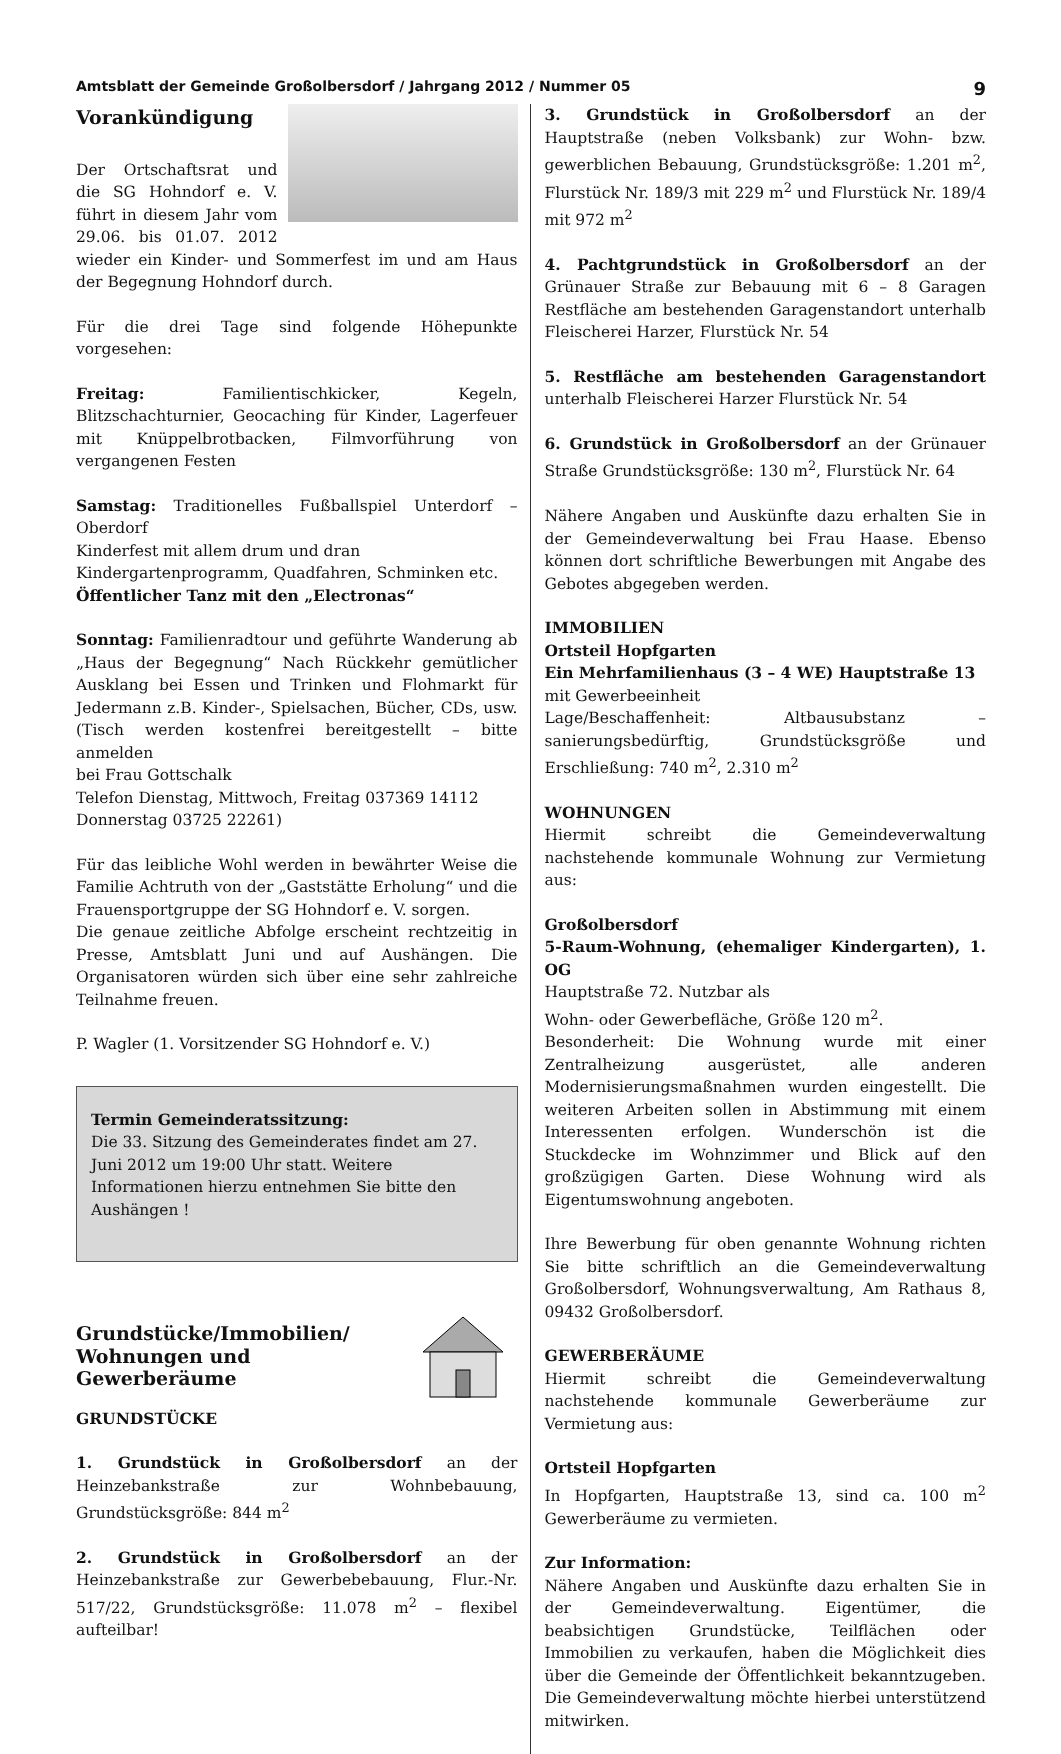Amtsblatt der Gemeinde Großolbersdorf / Jahrgang 2012 / Nummer 05 9
Vorankündigung
Der Ortschaftsrat und die SG Hohndorf e. V. führt in diesem Jahr vom 29.06. bis 01.07. 2012 wieder ein Kinder- und Sommerfest im und am Haus der Begegnung Hohndorf durch.
Für die drei Tage sind folgende Höhepunkte vorgesehen:
Freitag: Familientischkicker, Kegeln, Blitzschachturnier, Geocaching für Kinder, Lagerfeuer mit Knüppelbrotbacken, Filmvorführung von vergangenen Festen
Samstag: Traditionelles Fußballspiel Unterdorf – Oberdorf
Kinderfest mit allem drum und dran
Kindergartenprogramm, Quadfahren, Schminken etc.
Öffentlicher Tanz mit den „Electronas“
Sonntag: Familienradtour und geführte Wanderung ab „Haus der Begegnung“ Nach Rückkehr gemütlicher Ausklang bei Essen und Trinken und Flohmarkt für Jedermann z.B. Kinder-, Spielsachen, Bücher, CDs, usw. (Tisch werden kostenfrei bereitgestellt – bitte anmelden
bei Frau Gottschalk
Telefon Dienstag, Mittwoch, Freitag 037369 14112
Donnerstag 03725 22261)
Für das leibliche Wohl werden in bewährter Weise die Familie Achtruth von der „Gaststätte Erholung“ und die Frauensportgruppe der SG Hohndorf e. V. sorgen.
Die genaue zeitliche Abfolge erscheint rechtzeitig in Presse, Amtsblatt Juni und auf Aushängen. Die Organisatoren würden sich über eine sehr zahlreiche Teilnahme freuen.
P. Wagler (1. Vorsitzender SG Hohndorf e. V.)
Termin Gemeinderatssitzung:
Die 33. Sitzung des Gemeinderates findet am 27. Juni 2012 um 19:00 Uhr statt. Weitere Informationen hierzu entnehmen Sie bitte den Aushängen !
Grundstücke/Immobilien/
Wohnungen und Gewerberäume
GRUNDSTÜCKE
1. Grundstück in Großolbersdorf an der Heinzebankstraße zur Wohnbebauung, Grundstücksgröße: 844 m<sup>2</sup>
2. Grundstück in Großolbersdorf an der Heinzebankstraße zur Gewerbebebauung, Flur.-Nr. 517/22, Grundstücksgröße: 11.078 m<sup>2</sup> – flexibel aufteilbar!
3. Grundstück in Großolbersdorf an der Hauptstraße (neben Volksbank) zur Wohn- bzw. gewerblichen Bebauung, Grundstücksgröße: 1.201 m<sup>2</sup>, Flurstück Nr. 189/3 mit 229 m<sup>2</sup> und Flurstück Nr. 189/4 mit 972 m<sup>2</sup>
4. Pachtgrundstück in Großolbersdorf an der Grünauer Straße zur Bebauung mit 6 – 8 Garagen Restfläche am bestehenden Garagenstandort unterhalb Fleischerei Harzer, Flurstück Nr. 54
5. Restfläche am bestehenden Garagenstandort unterhalb Fleischerei Harzer Flurstück Nr. 54
6. Grundstück in Großolbersdorf an der Grünauer Straße Grundstücksgröße: 130 m<sup>2</sup>, Flurstück Nr. 64
Nähere Angaben und Auskünfte dazu erhalten Sie in der Gemeindeverwaltung bei Frau Haase. Ebenso können dort schriftliche Bewerbungen mit Angabe des Gebotes abgegeben werden.
IMMOBILIEN
Ortsteil Hopfgarten
Ein Mehrfamilienhaus (3 – 4 WE) Hauptstraße 13
mit Gewerbeeinheit
Lage/Beschaffenheit: Altbausubstanz – sanierungsbedürftig, Grundstücksgröße und Erschließung: 740 m<sup>2</sup>, 2.310 m<sup>2</sup>
WOHNUNGEN
Hiermit schreibt die Gemeindeverwaltung nachstehende kommunale Wohnung zur Vermietung aus:
Großolbersdorf
5-Raum-Wohnung, (ehemaliger Kindergarten), 1. OG
Hauptstraße 72. Nutzbar als
Wohn- oder Gewerbefläche, Größe 120 m<sup>2</sup>.
Besonderheit: Die Wohnung wurde mit einer Zentralheizung ausgerüstet, alle anderen Modernisierungsmaßnahmen wurden eingestellt. Die weiteren Arbeiten sollen in Abstimmung mit einem Interessenten erfolgen. Wunderschön ist die Stuckdecke im Wohnzimmer und Blick auf den großzügigen Garten. Diese Wohnung wird als Eigentumswohnung angeboten.
Ihre Bewerbung für oben genannte Wohnung richten Sie bitte schriftlich an die Gemeindeverwaltung Großolbersdorf, Wohnungsverwaltung, Am Rathaus 8, 09432 Großolbersdorf.
GEWERBERÄUME
Hiermit schreibt die Gemeindeverwaltung nachstehende kommunale Gewerberäume zur Vermietung aus:
Ortsteil Hopfgarten
In Hopfgarten, Hauptstraße 13, sind ca. 100 m<sup>2</sup> Gewerberäume zu vermieten.
Zur Information:
Nähere Angaben und Auskünfte dazu erhalten Sie in der Gemeindeverwaltung. Eigentümer, die beabsichtigen Grundstücke, Teilflächen oder Immobilien zu verkaufen, haben die Möglichkeit dies über die Gemeinde der Öffentlichkeit bekanntzugeben. Die Gemeindeverwaltung möchte hierbei unterstützend mitwirken.